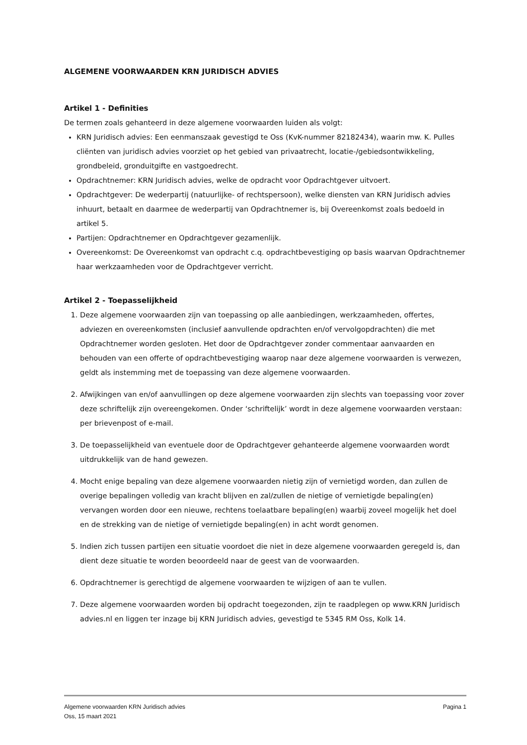ALGEMENE VOORWAARDEN KRN JURIDISCH ADVIES
Artikel 1 - Definities
De termen zoals gehanteerd in deze algemene voorwaarden luiden als volgt:
KRN Juridisch advies: Een eenmanszaak gevestigd te Oss (KvK-nummer 82182434), waarin mw. K. Pulles cliënten van juridisch advies voorziet op het gebied van privaatrecht, locatie-/gebiedsontwikkeling, grondbeleid, gronduitgifte en vastgoedrecht.
Opdrachtnemer: KRN Juridisch advies, welke de opdracht voor Opdrachtgever uitvoert.
Opdrachtgever: De wederpartij (natuurlijke- of rechtspersoon), welke diensten van KRN Juridisch advies inhuurt, betaalt en daarmee de wederpartij van Opdrachtnemer is, bij Overeenkomst zoals bedoeld in artikel 5.
Partijen: Opdrachtnemer en Opdrachtgever gezamenlijk.
Overeenkomst: De Overeenkomst van opdracht c.q. opdrachtbevestiging op basis waarvan Opdrachtnemer haar werkzaamheden voor de Opdrachtgever verricht.
Artikel 2 - Toepasselijkheid
1. Deze algemene voorwaarden zijn van toepassing op alle aanbiedingen, werkzaamheden, offertes, adviezen en overeenkomsten (inclusief aanvullende opdrachten en/of vervolgopdrachten) die met Opdrachtnemer worden gesloten. Het door de Opdrachtgever zonder commentaar aanvaarden en behouden van een offerte of opdrachtbevestiging waarop naar deze algemene voorwaarden is verwezen, geldt als instemming met de toepassing van deze algemene voorwaarden.
2. Afwijkingen van en/of aanvullingen op deze algemene voorwaarden zijn slechts van toepassing voor zover deze schriftelijk zijn overeengekomen. Onder ‘schriftelijk’ wordt in deze algemene voorwaarden verstaan: per brievenpost of e-mail.
3. De toepasselijkheid van eventuele door de Opdrachtgever gehanteerde algemene voorwaarden wordt uitdrukkelijk van de hand gewezen.
4. Mocht enige bepaling van deze algemene voorwaarden nietig zijn of vernietigd worden, dan zullen de overige bepalingen volledig van kracht blijven en zal/zullen de nietige of vernietigde bepaling(en) vervangen worden door een nieuwe, rechtens toelaatbare bepaling(en) waarbij zoveel mogelijk het doel en de strekking van de nietige of vernietigde bepaling(en) in acht wordt genomen.
5. Indien zich tussen partijen een situatie voordoet die niet in deze algemene voorwaarden geregeld is, dan dient deze situatie te worden beoordeeld naar de geest van de voorwaarden.
6. Opdrachtnemer is gerechtigd de algemene voorwaarden te wijzigen of aan te vullen.
7. Deze algemene voorwaarden worden bij opdracht toegezonden, zijn te raadplegen op www.KRN Juridisch advies.nl en liggen ter inzage bij KRN Juridisch advies, gevestigd te 5345 RM Oss, Kolk 14.
Algemene voorwaarden KRN Juridisch advies
Oss, 15 maart 2021
Pagina 1